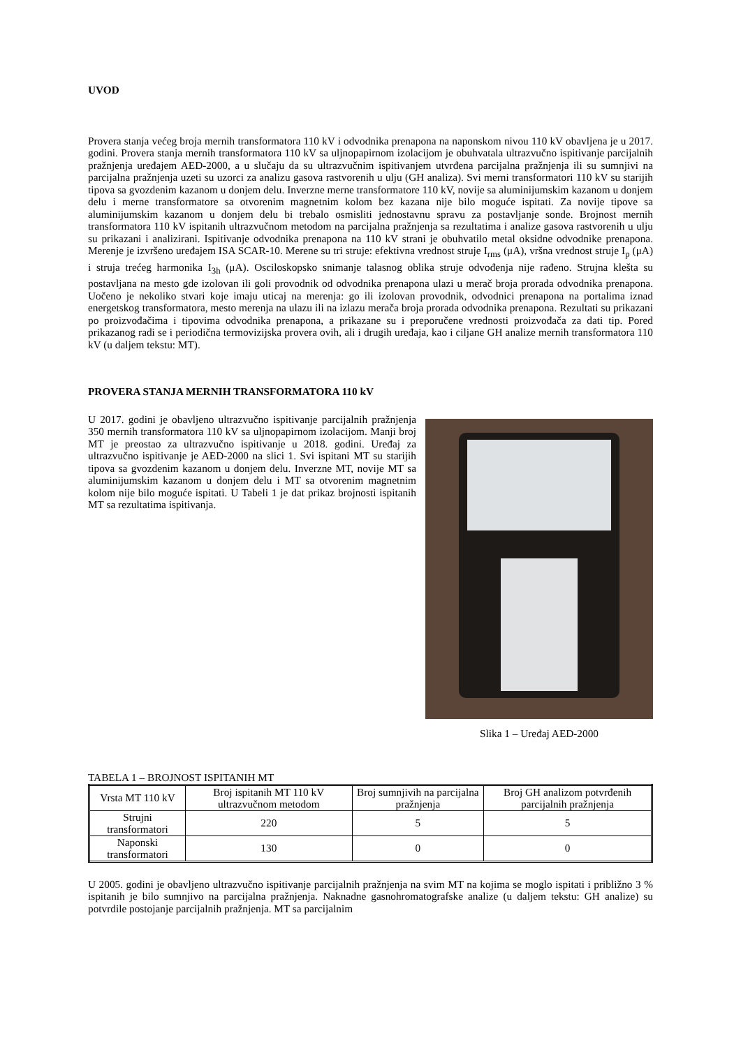UVOD
Provera stanja većeg broja mernih transformatora 110 kV i odvodnika prenapona na naponskom nivou 110 kV obavljena je u 2017. godini. Provera stanja mernih transformatora 110 kV sa uljnopapirnom izolacijom je obuhvatala ultrazvučno ispitivanje parcijalnih pražnjenja uređajem AED-2000, a u slučaju da su ultrazvučnim ispitivanjem utvrđena parcijalna pražnjenja ili su sumnjivi na parcijalna pražnjenja uzeti su uzorci za analizu gasova rastvorenih u ulju (GH analiza). Svi merni transformatori 110 kV su starijih tipova sa gvozdenim kazanom u donjem delu. Inverzne merne transformatore 110 kV, novije sa aluminijumskim kazanom u donjem delu i merne transformatore sa otvorenim magnetnim kolom bez kazana nije bilo moguće ispitati. Za novije tipove sa aluminijumskim kazanom u donjem delu bi trebalo osmisliti jednostavnu spravu za postavljanje sonde. Brojnost mernih transformatora 110 kV ispitanih ultrazvučnom metodom na parcijalna pražnjenja sa rezultatima i analize gasova rastvorenih u ulju su prikazani i analizirani. Ispitivanje odvodnika prenapona na 110 kV strani je obuhvatilo metal oksidne odvodnike prenapona. Merenje je izvršeno uređajem ISA SCAR-10. Merene su tri struje: efektivna vrednost struje I<sub>rms</sub> (μA), vršna vrednost struje I<sub>p</sub> (μA) i struja trećeg harmonika I<sub>3h</sub> (μA). Osciloskopsko snimanje talasnog oblika struje odvođenja nije rađeno. Strujna klešta su postavljana na mesto gde izolovan ili goli provodnik od odvodnika prenapona ulazi u merač broja prorada odvodnika prenapona. Uočeno je nekoliko stvari koje imaju uticaj na merenja: go ili izolovan provodnik, odvodnici prenapona na portalima iznad energetskog transformatora, mesto merenja na ulazu ili na izlazu merača broja prorada odvodnika prenapona. Rezultati su prikazani po proizvođačima i tipovima odvodnika prenapona, a prikazane su i preporučene vrednosti proizvođača za dati tip. Pored prikazanog radi se i periodična termovizijska provera ovih, ali i drugih uređaja, kao i ciljane GH analize mernih transformatora 110 kV (u daljem tekstu: MT).
PROVERA STANJA MERNIH TRANSFORMATORA 110 kV
U 2017. godini je obavljeno ultrazvučno ispitivanje parcijalnih pražnjenja 350 mernih transformatora 110 kV sa uljnopapirnom izolacijom. Manji broj MT je preostao za ultrazvučno ispitivanje u 2018. godini. Uređaj za ultrazvučno ispitivanje je AED-2000 na slici 1. Svi ispitani MT su starijih tipova sa gvozdenim kazanom u donjem delu. Inverzne MT, novije MT sa aluminijumskim kazanom u donjem delu i MT sa otvorenim magnetnim kolom nije bilo moguće ispitati. U Tabeli 1 je dat prikaz brojnosti ispitanih MT sa rezultatima ispitivanja.
Slika 1 – Uređaj AED-2000
TABELA 1 – BROJNOST ISPITANIH MT
| Vrsta MT 110 kV | Broj ispitanih MT 110 kV ultrazvučnom metodom | Broj sumnjivih na parcijalna pražnjenja | Broj GH analizom potvrđenih parcijalnih pražnjenja |
| --- | --- | --- | --- |
| Strujni transformatori | 220 | 5 | 5 |
| Naponski transformatori | 130 | 0 | 0 |
U 2005. godini je obavljeno ultrazvučno ispitivanje parcijalnih pražnjenja na svim MT na kojima se moglo ispitati i približno 3 % ispitanih je bilo sumnjivo na parcijalna pražnjenja. Naknadne gasnohromatografske analize (u daljem tekstu: GH analize) su potvrdile postojanje parcijalnih pražnjenja. MT sa parcijalnim